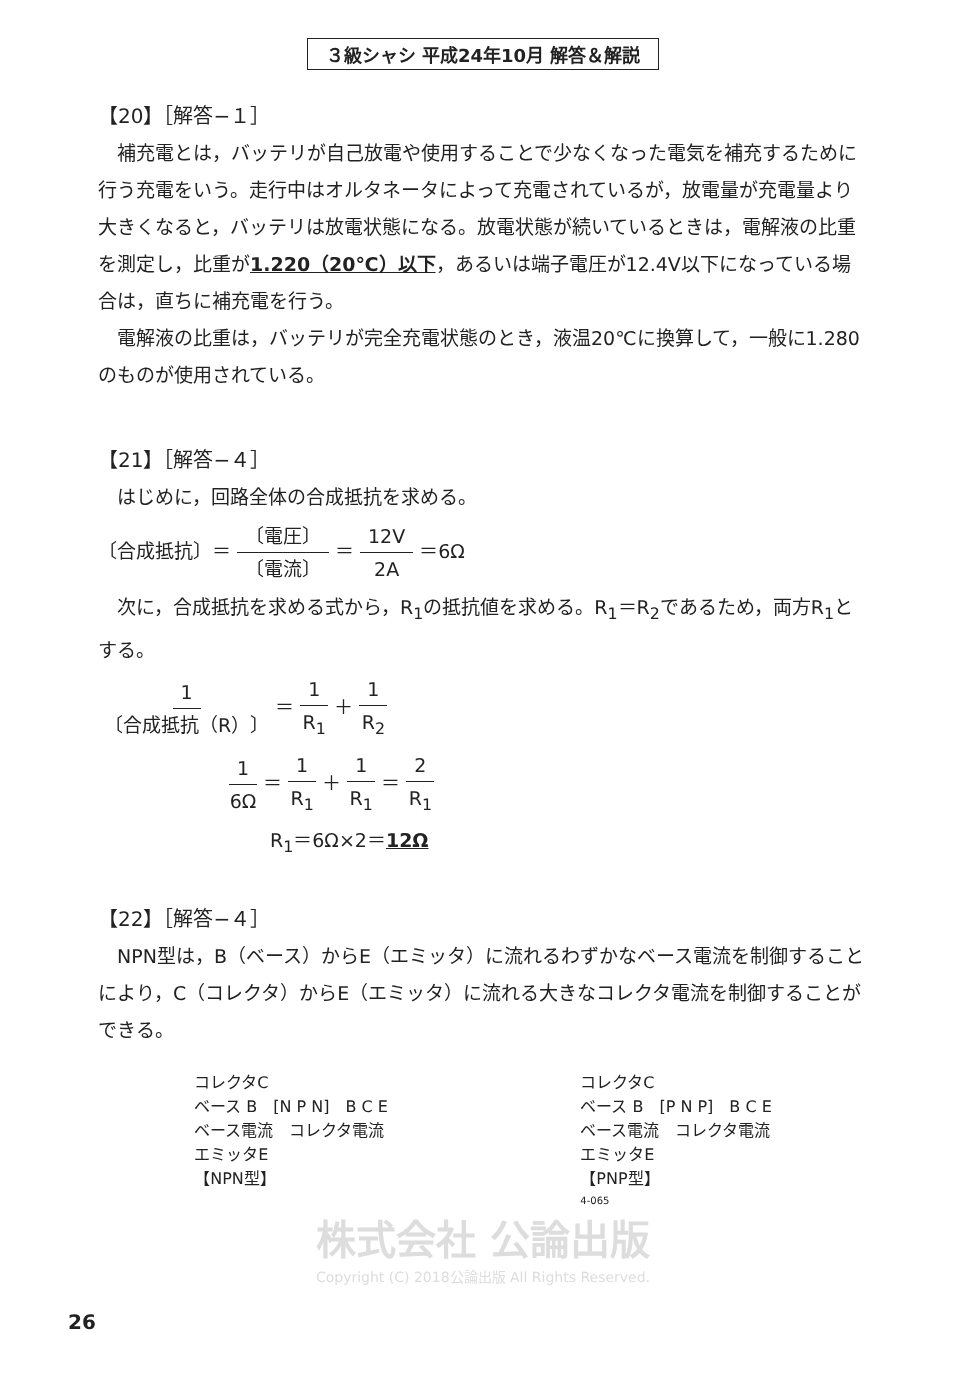３級シャシ 平成24年10月 解答＆解説
【20】［解答−１］
補充電とは，バッテリが自己放電や使用することで少なくなった電気を補充するために行う充電をいう。走行中はオルタネータによって充電されているが，放電量が充電量より大きくなると，バッテリは放電状態になる。放電状態が続いているときは，電解液の比重を測定し，比重が1.220（20℃）以下，あるいは端子電圧が12.4V以下になっている場合は，直ちに補充電を行う。
電解液の比重は，バッテリが完全充電状態のとき，液温20℃に換算して，一般に1.280のものが使用されている。
【21】［解答−４］
はじめに，回路全体の合成抵抗を求める。
〔合成抵抗〕＝ 〔電圧〕 〔電流〕 ＝ 12V 2A ＝6Ω
次に，合成抵抗を求める式から，R<sub>1</sub>の抵抗値を求める。R<sub>1</sub>＝R<sub>2</sub>であるため，両方R<sub>1</sub>とする。
1 〔合成抵抗（R）〕 ＝ 1 R<sub>1</sub> ＋ 1 R<sub>2</sub>
1 6Ω ＝ 1 R<sub>1</sub> ＋ 1 R<sub>1</sub> ＝ 2 R<sub>1</sub>
R<sub>1</sub>＝6Ω×2＝12Ω
【22】［解答−４］
NPN型は，B（ベース）からE（エミッタ）に流れるわずかなベース電流を制御することにより，C（コレクタ）からE（エミッタ）に流れる大きなコレクタ電流を制御することができる。
コレクタC
ベース B　[N P N]　B C E
ベース電流　コレクタ電流
エミッタE
【NPN型】
コレクタC
ベース B　[P N P]　B C E
ベース電流　コレクタ電流
エミッタE
【PNP型】
4-065
株式会社 公論出版
Copyright (C) 2018公論出版 All Rights Reserved.
26